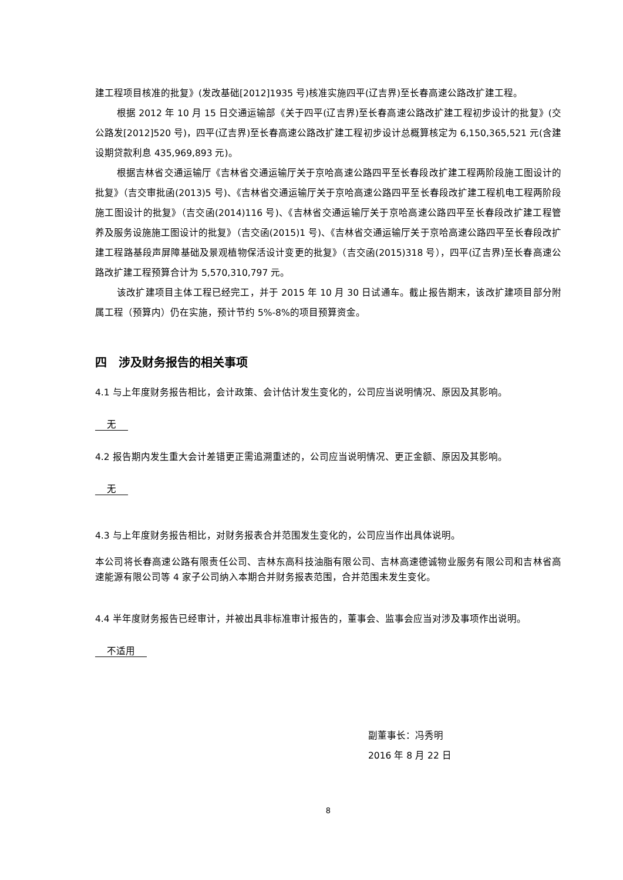建工程项目核准的批复》(发改基础[2012]1935 号)核准实施四平(辽吉界)至长春高速公路改扩建工程。
根据 2012 年 10 月 15 日交通运输部《关于四平(辽吉界)至长春高速公路改扩建工程初步设计的批复》(交公路发[2012]520 号)，四平(辽吉界)至长春高速公路改扩建工程初步设计总概算核定为 6,150,365,521 元(含建设期贷款利息 435,969,893 元)。
根据吉林省交通运输厅《吉林省交通运输厅关于京哈高速公路四平至长春段改扩建工程两阶段施工图设计的批复》（吉交审批函(2013)5 号)、《吉林省交通运输厅关于京哈高速公路四平至长春段改扩建工程机电工程两阶段施工图设计的批复》（吉交函(2014)116 号)、《吉林省交通运输厅关于京哈高速公路四平至长春段改扩建工程管养及服务设施施工图设计的批复》（吉交函(2015)1 号)、《吉林省交通运输厅关于京哈高速公路四平至长春段改扩建工程路基段声屏障基础及景观植物保活设计变更的批复》（吉交函(2015)318 号），四平(辽吉界)至长春高速公路改扩建工程预算合计为 5,570,310,797 元。
该改扩建项目主体工程已经完工，并于 2015 年 10 月 30 日试通车。截止报告期末，该改扩建项目部分附属工程（预算内）仍在实施，预计节约 5%-8%的项目预算资金。
四　涉及财务报告的相关事项
4.1 与上年度财务报告相比，会计政策、会计估计发生变化的，公司应当说明情况、原因及其影响。
无
4.2 报告期内发生重大会计差错更正需追溯重述的，公司应当说明情况、更正金额、原因及其影响。
无
4.3 与上年度财务报告相比，对财务报表合并范围发生变化的，公司应当作出具体说明。
本公司将长春高速公路有限责任公司、吉林东高科技油脂有限公司、吉林高速德诚物业服务有限公司和吉林省高速能源有限公司等 4 家子公司纳入本期合并财务报表范围，合并范围未发生变化。
4.4 半年度财务报告已经审计，并被出具非标准审计报告的，董事会、监事会应当对涉及事项作出说明。
不适用
副董事长：冯秀明
2016 年 8 月 22 日
8